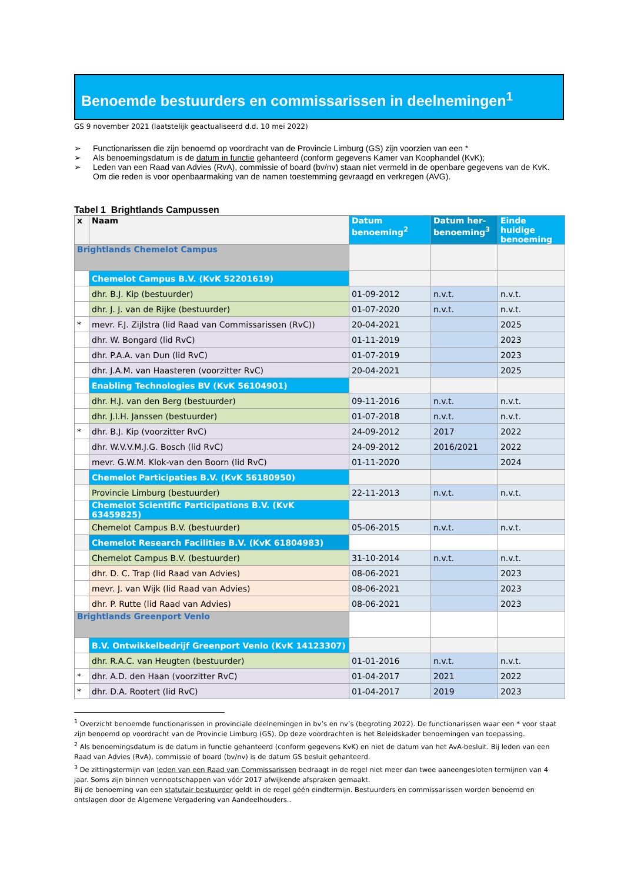Benoemde bestuurders en commissarissen in deelnemingen<sup>1</sup>
GS 9 november 2021 (laatstelijk geactualiseerd d.d. 10 mei 2022)
➢ Functionarissen die zijn benoemd op voordracht van de Provincie Limburg (GS) zijn voorzien van een *
➢ Als benoemingsdatum is de datum in functie gehanteerd (conform gegevens Kamer van Koophandel (KvK);
➢ Leden van een Raad van Advies (RvA), commissie of board (bv/nv) staan niet vermeld in de openbare gegevens van de KvK. Om die reden is voor openbaarmaking van de namen toestemming gevraagd en verkregen (AVG).
Tabel 1 Brightlands Campussen
| x | Naam | Datum benoeming<sup>2</sup> | Datum her-benoeming<sup>3</sup> | Einde huidige benoeming |
| --- | --- | --- | --- | --- |
| Brightlands Chemelot Campus | | | | |
| | Chemelot Campus B.V. (KvK 52201619) | | | |
| | dhr. B.J. Kip (bestuurder) | 01-09-2012 | n.v.t. | n.v.t. |
| | dhr. J. J. van de Rijke (bestuurder) | 01-07-2020 | n.v.t. | n.v.t. |
| * | mevr. F.J. Zijlstra (lid Raad van Commissarissen (RvC)) | 20-04-2021 | | 2025 |
| | dhr. W. Bongard (lid RvC) | 01-11-2019 | | 2023 |
| | dhr. P.A.A. van Dun (lid RvC) | 01-07-2019 | | 2023 |
| | dhr. J.A.M. van Haasteren (voorzitter RvC) | 20-04-2021 | | 2025 |
| | Enabling Technologies BV (KvK 56104901) | | | |
| | dhr. H.J. van den Berg (bestuurder) | 09-11-2016 | n.v.t. | n.v.t. |
| | dhr. J.I.H. Janssen (bestuurder) | 01-07-2018 | n.v.t. | n.v.t. |
| * | dhr. B.J. Kip (voorzitter RvC) | 24-09-2012 | 2017 | 2022 |
| | dhr. W.V.V.M.J.G. Bosch (lid RvC) | 24-09-2012 | 2016/2021 | 2022 |
| | mevr. G.W.M. Klok-van den Boorn (lid RvC) | 01-11-2020 | | 2024 |
| | Chemelot Participaties B.V. (KvK 56180950) | | | |
| | Provincie Limburg (bestuurder) | 22-11-2013 | n.v.t. | n.v.t. |
| | Chemelot Scientific Participations B.V. (KvK 63459825) | | | |
| | Chemelot Campus B.V. (bestuurder) | 05-06-2015 | n.v.t. | n.v.t. |
| | Chemelot Research Facilities B.V. (KvK 61804983) | | | |
| | Chemelot Campus B.V. (bestuurder) | 31-10-2014 | n.v.t. | n.v.t. |
| | dhr. D. C. Trap (lid Raad van Advies) | 08-06-2021 | | 2023 |
| | mevr. J. van Wijk (lid Raad van Advies) | 08-06-2021 | | 2023 |
| | dhr. P. Rutte (lid Raad van Advies) | 08-06-2021 | | 2023 |
| Brightlands Greenport Venlo | | | | |
| | B.V. Ontwikkelbedrijf Greenport Venlo (KvK 14123307) | | | |
| | dhr. R.A.C. van Heugten (bestuurder) | 01-01-2016 | n.v.t. | n.v.t. |
| * | dhr. A.D. den Haan (voorzitter RvC) | 01-04-2017 | 2021 | 2022 |
| * | dhr. D.A. Rootert (lid RvC) | 01-04-2017 | 2019 | 2023 |
<sup>1</sup> Overzicht benoemde functionarissen in provinciale deelnemingen in bv’s en nv’s (begroting 2022). De functionarissen waar een * voor staat zijn benoemd op voordracht van de Provincie Limburg (GS). Op deze voordrachten is het Beleidskader benoemingen van toepassing.
<sup>2</sup> Als benoemingsdatum is de datum in functie gehanteerd (conform gegevens KvK) en niet de datum van het AvA-besluit. Bij leden van een Raad van Advies (RvA), commissie of board (bv/nv) is de datum GS besluit gehanteerd.
<sup>3</sup> De zittingstermijn van leden van een Raad van Commissarissen bedraagt in de regel niet meer dan twee aaneengesloten termijnen van 4 jaar. Soms zijn binnen vennootschappen van vóór 2017 afwijkende afspraken gemaakt.
Bij de benoeming van een statutair bestuurder geldt in de regel géén eindtermijn. Bestuurders en commissarissen worden benoemd en ontslagen door de Algemene Vergadering van Aandeelhouders..